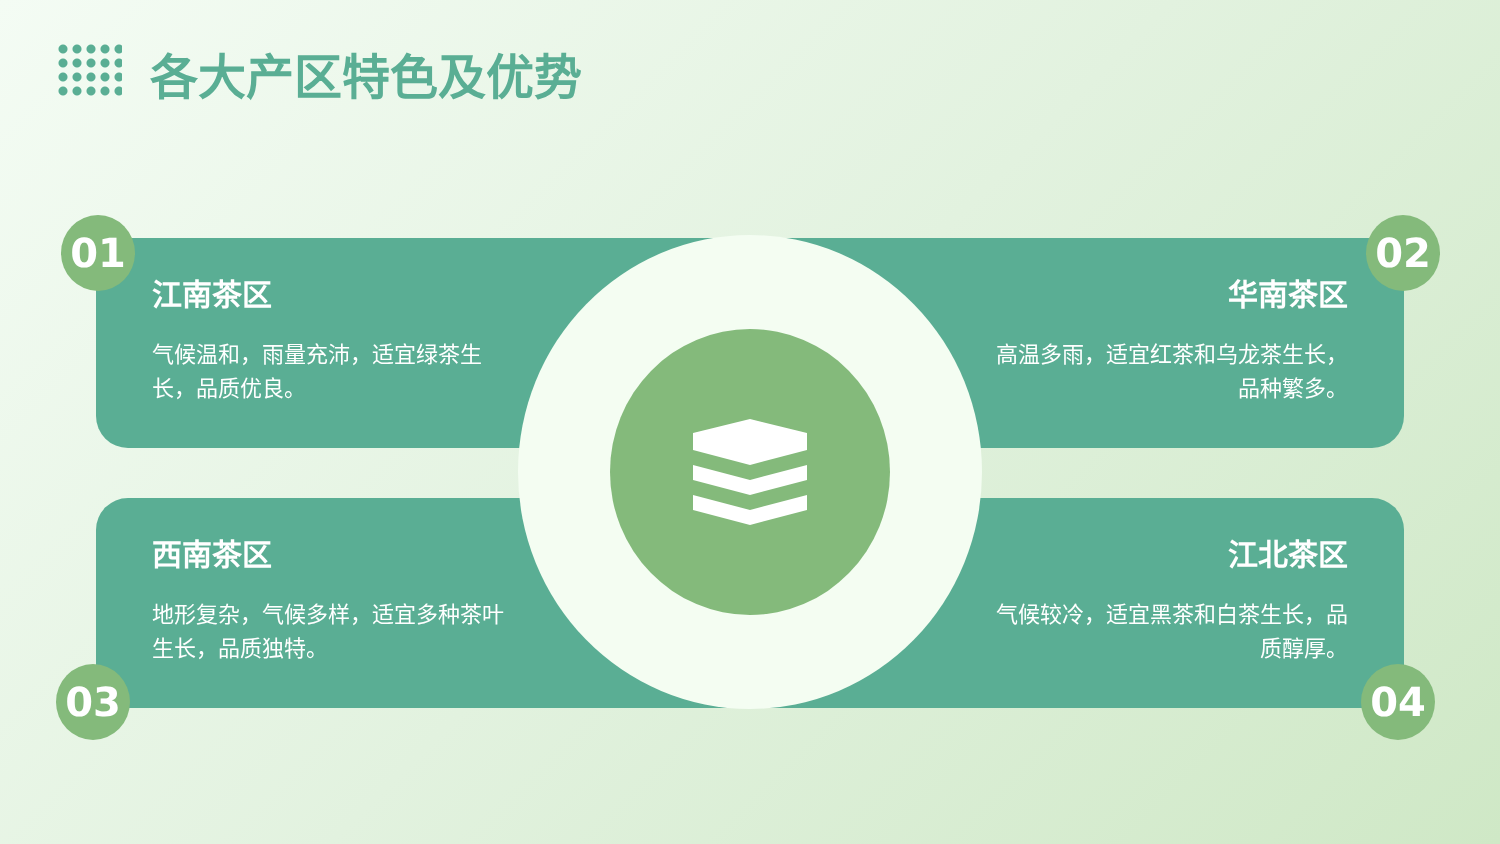各大产区特色及优势
江南茶区
气候温和，雨量充沛，适宜绿茶生长，品质优良。
华南茶区
高温多雨，适宜红茶和乌龙茶生长，品种繁多。
西南茶区
地形复杂，气候多样，适宜多种茶叶生长，品质独特。
江北茶区
气候较冷，适宜黑茶和白茶生长，品质醇厚。
01 02
03 04